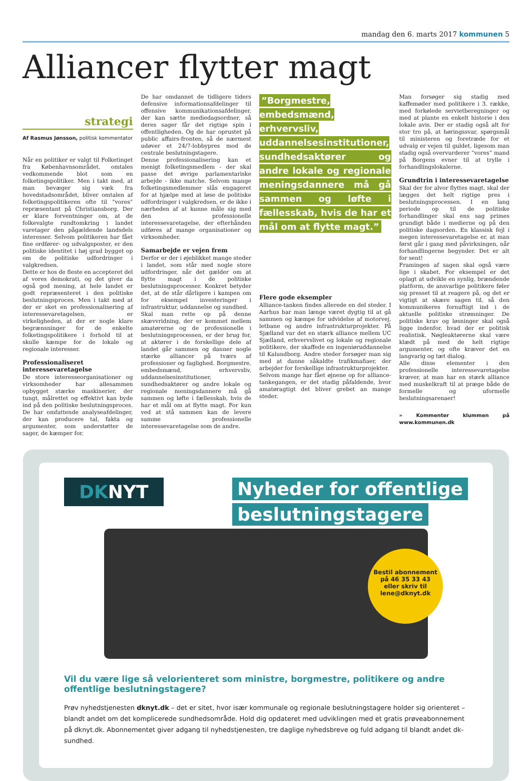mandag den 6. marts 2017 kommunen 5
Alliancer flytter magt
strategi
Af Rasmus Jønsson, politisk kommentator
Når en politiker er valgt til Folketinget fra Københavnsområdet, omtales vedkommende blot som en folketingspolitiker. Men i takt med, at man bevæger sig væk fra hovedstadsområdet, bliver omtalen af folketingspolitikeren ofte til ”vores” repræsentant på Christiansborg. Der er klare forventninger om, at de folkevalgte rundtomkring i landet varetager den pågældende landsdels interesser. Selvom politikeren har fået fine ordfører- og udvalgsposter, er den politiske identitet i høj grad bygget op om de politiske udfordringer i valgkredsen.
Dette er hos de fleste en accepteret del af vores demokrati, og det giver da også god mening, at hele landet er godt repræsenteret i den politiske beslutningsproces. Men i takt med at der er sket en professionalisering af interessevaretagelsen, er virkeligheden, at der er nogle klare begrænsninger for de enkelte folketingspolitikere i forhold til at skulle kæmpe for de lokale og regionale interesser.
Professionaliseret interessevaretagelse
De store interesseorganisationer og virksomheder har allesammen opbygget stærke maskinerier, der tungt, målrettet og effektivt kan byde ind på den politiske beslutningsproces. De har omfattende analyseafdelinger, der kan producere tal, fakta og argumenter, som understøtter de sager, de kæmper for.
De har omdannet de tidligere tiders defensive informationsafdelinger til offensive kommunikationsafdelinger, der kan sætte mediedagsordner, så deres sager får det rigtige spin i offentligheden. Og de har oprustet på public affairs-fronten, så de nærmest udøver et 24/7-lobbypres mod de centrale beslutningstagere.
Denne professionalisering kan et menigt folketingsmedlem - der skal passe det øvrige parlamentariske arbejde - ikke matche. Selvom mange folketingsmedlemmer slås engageret for at hjælpe med at løse de politiske udfordringer i valgkredsen, er de ikke i nærheden af at kunne måle sig med den professionelle interessevaretagelse, der efterhånden udføres af mange organisationer og virksomheder.
Samarbejde er vejen frem
Derfor er der i øjeblikket mange steder i landet, som står med nogle store udfordringer, når det gælder om at flytte magt i de politiske beslutningsprocesser. Konkret betyder det, at de står dårligere i kampen om for eksempel investeringer i infrastruktur, uddannelse og sundhed.
Skal man rette op på denne skævvridning, der er kommet mellem amatørerne og de professionelle i beslutningsprocessen, er der brug for, at aktører i de forskellige dele af landet går sammen og danner nogle stærke alliancer på tværs af professioner og faglighed. Borgmestre, embedsmænd, erhvervsliv, uddannelsesinstitutioner, sundhedsaktører og andre lokale og regionale meningsdannere må gå sammen og løfte i fællesskab, hvis de har et mål om at flytte magt. For kun ved at stå sammen kan de levere samme professionelle interessevaretagelse som de andre.
”Borgmestre, embedsmænd, erhvervsliv, uddannelsesinstitutioner, sundhedsaktører og andre lokale og regionale meningsdannere må gå sammen og løfte i fællesskab, hvis de har et mål om at flytte magt.”
Flere gode eksempler
Alliance-tanken findes allerede en del steder. I Aarhus har man længe været dygtig til at gå sammen og kæmpe for udvidelse af motorvej, letbane og andre infrastrukturprojekter. På Sjælland var det en stærk alliance mellem UC Sjælland, erhvervslivet og lokale og regionale politikere, der skaffede en ingeniøruddannelse til Kalundborg. Andre steder forsøger man sig med at danne såkaldte trafikmafiaer, der arbejder for forskellige infrastrukturprojekter.
Selvom mange har fået øjnene op for alliance-tankegangen, er det stadig påfaldende, hvor amatøragtigt det bliver grebet an mange steder.
Man forsøger sig stadig med kaffemøder med politikere i 3. række, med forkølede servietberegninger og med at plante en enkelt historie i den lokale avis. Der er stadig også alt for stor tro på, at høringssvar, spørgsmål til ministeren og foretræde for et udvalg er vejen til guldet, ligesom man stadig også overvurderer ”vores” mand på Borgens evner til at trylle i forhandlingslokalerne.
Grundtrin i interessevaretagelse
Skal der for alvor flyttes magt, skal der lægges det helt rigtige pres i beslutningsprocessen. I en lang periode op til de politiske forhandlinger skal ens sag primes grundigt både i medierne og på den politiske dagsorden. En klassisk fejl i megen interessevaretagelse er, at man først går i gang med påvirkningen, når forhandlingerne begynder. Det er alt for sent!
Framingen af sagen skal også være lige i skabet. For eksempel er det oplagt at udvikle en synlig, brændende platform, de ansvarlige politikere føler sig presset til at reagere på, og det er vigtigt at skære sagen til, så den kommunikeres fornuftigt ind i de aktuelle politiske strømninger. De politiske krav og løsninger skal også ligge indenfor, hvad der er politisk realistisk. Nøgleaktørerne skal være klædt på med de helt rigtige argumenter, og ofte kræver det en langvarig og tæt dialog.
Alle disse elementer i den professionelle interessevaretagelse kræver, at man har en stærk alliance med muskelkraft til at præge både de formelle og uformelle beslutningsarenaer!
» Kommenter klummen på www.kommunen.dk
Nyheder for offentlige
beslutningstagere
DKNYT
Bestil abonnement
på 46 35 33 43
eller skriv til
lene@dknyt.dk
Vil du være lige så velorienteret som ministre, borgmestre, politikere og andre offentlige beslutningstagere?
Prøv nyhedstjenesten dknyt.dk – det er sitet, hvor især kommunale og regionale beslutningstagere holder sig orienteret – blandt andet om det komplicerede sundhedsområde. Hold dig opdateret med udviklingen med et gratis prøveabonnement på dknyt.dk. Abonnementet giver adgang til nyhedstjenesten, tre daglige nyhedsbreve og fuld adgang til blandt andet dk-sundhed.